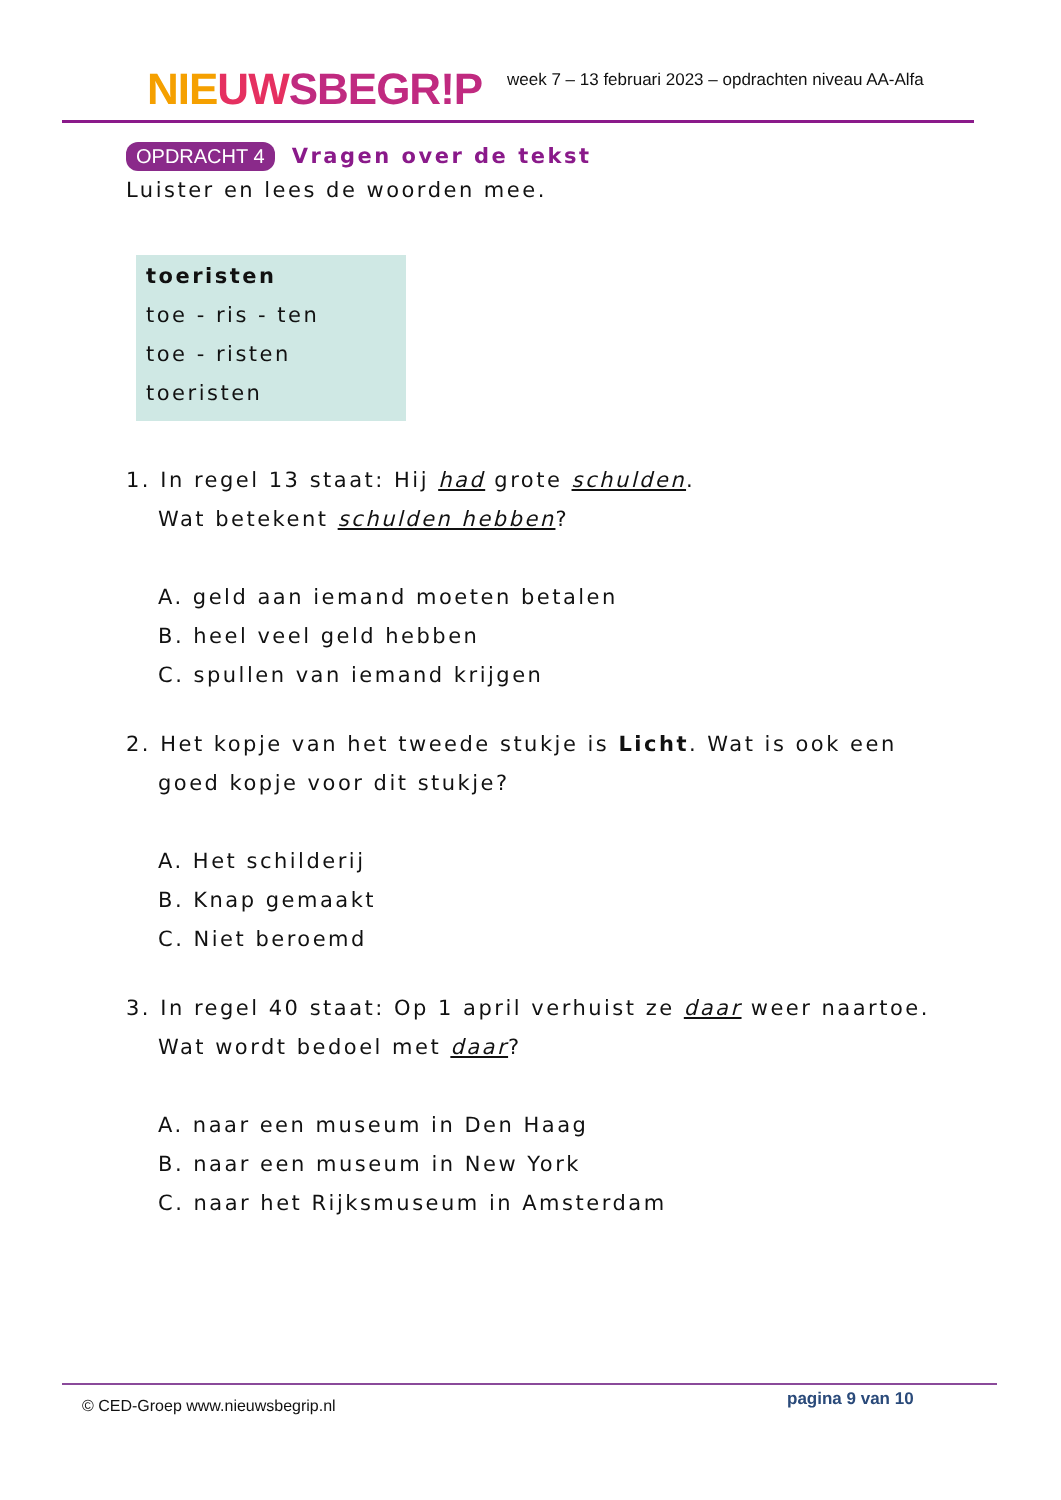NIE UW SBEGR!P
week 7 – 13 februari 2023 – opdrachten niveau AA-Alfa
OPDRACHT 4
Vragen over de tekst
Luister en lees de woorden mee.
toeristen
toe - ris - ten
toe - risten
toeristen
1. In regel 13 staat: Hij had grote schulden.
Wat betekent schulden hebben?
A. geld aan iemand moeten betalen
B. heel veel geld hebben
C. spullen van iemand krijgen
2. Het kopje van het tweede stukje is Licht. Wat is ook een
goed kopje voor dit stukje?
A. Het schilderij
B. Knap gemaakt
C. Niet beroemd
3. In regel 40 staat: Op 1 april verhuist ze daar weer naartoe.
Wat wordt bedoel met daar?
A. naar een museum in Den Haag
B. naar een museum in New York
C. naar het Rijksmuseum in Amsterdam
© CED-Groep www.nieuwsbegrip.nl pagina 9 van 10